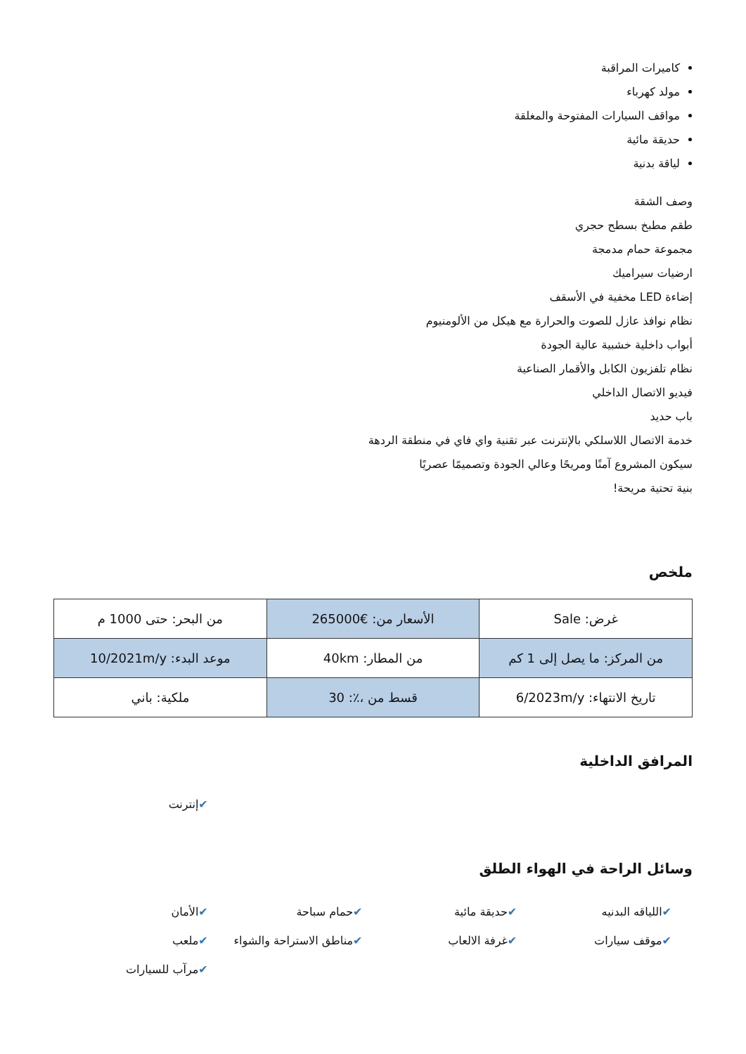كاميرات المراقبة
مولد كهرباء
مواقف السيارات المفتوحة والمغلقة
حديقة مائية
لياقة بدنية
وصف الشقة
طقم مطبخ بسطح حجري
مجموعة حمام مدمجة
ارضيات سيراميك
إضاءة LED مخفية في الأسقف
نظام نوافذ عازل للصوت والحرارة مع هيكل من الألومنيوم
أبواب داخلية خشبية عالية الجودة
نظام تلفزيون الكابل والأقمار الصناعية
فيديو الاتصال الداخلي
باب حديد
خدمة الاتصال اللاسلكي بالإنترنت عبر تقنية واي فاي في منطقة الردهة
سيكون المشروع آمنًا ومريحًا وعالي الجودة وتصميمًا عصريًا
بنية تحتية مريحة!
ملخص
| غرض: Sale | الأسعار من: €265000 | من البحر: حتى 1000 م |
| من المركز: ما يصل إلى 1 كم | من المطار: 40km | موعد البدء: 10/2021m/y |
| تاريخ الانتهاء: 6/2023m/y | قسط من ،٪: 30 | ملكية: باني |
المرافق الداخلية
✔إنترنت
وسائل الراحة في الهواء الطلق
✔اللياقه البدنيه
✔حديقة مائية
✔حمام سباحة
✔الأمان
✔موقف سيارات
✔غرفة الالعاب
✔مناطق الاستراحة والشواء
✔ملعب
✔مرآب للسيارات